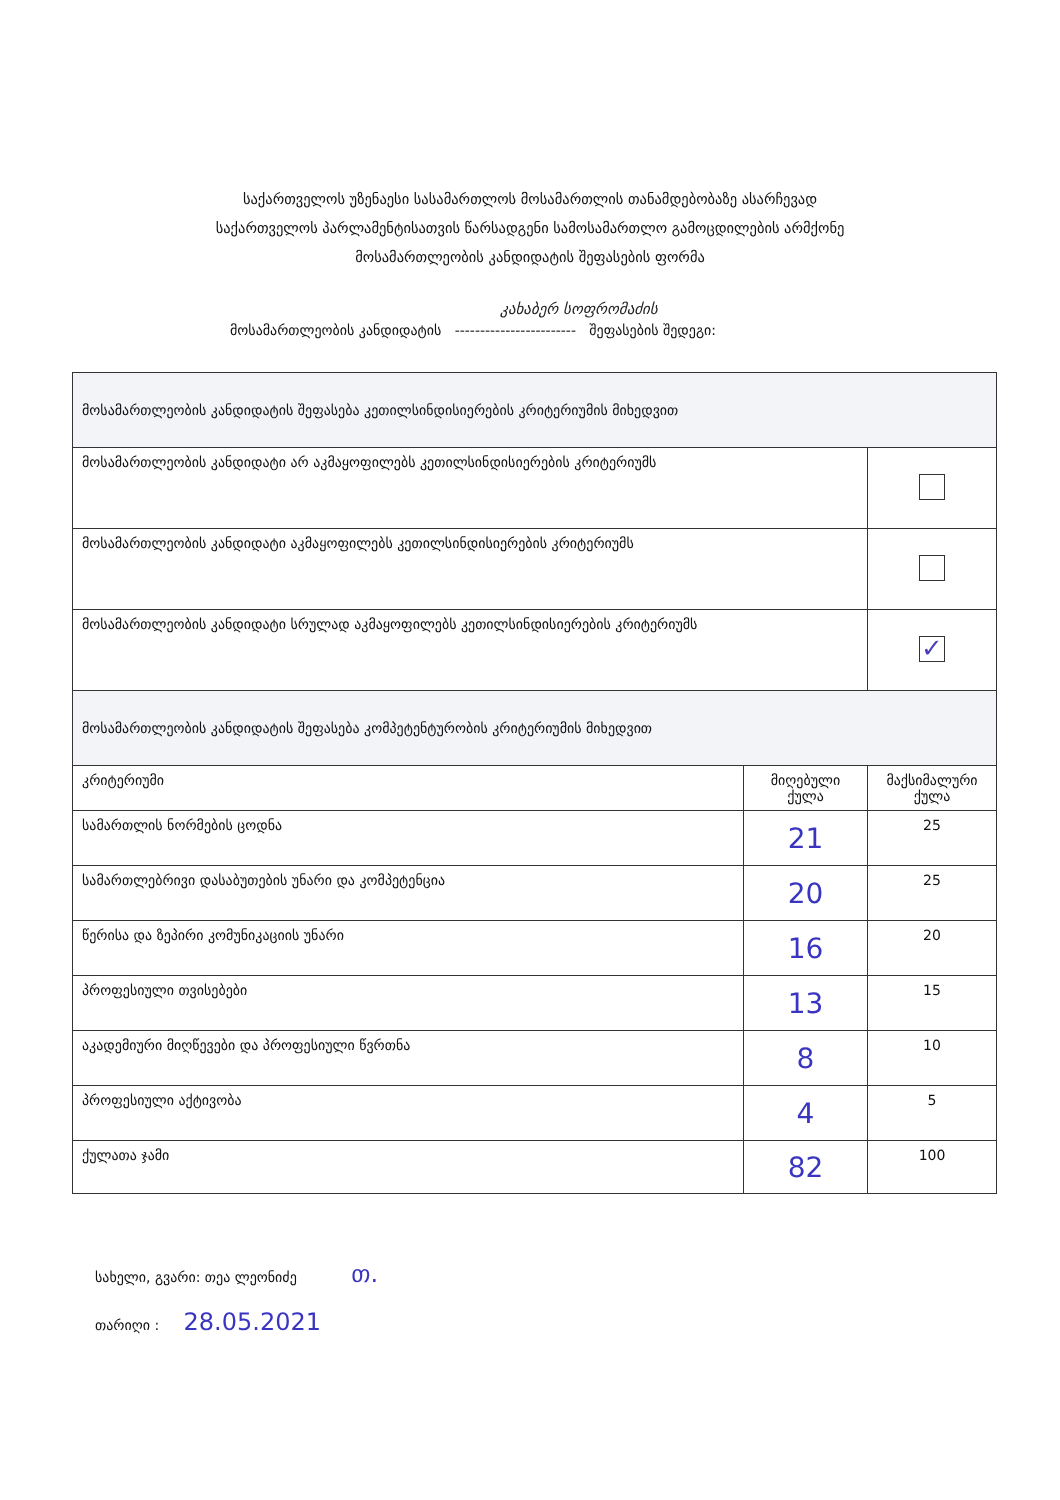საქართველოს უზენაესი სასამართლოს მოსამართლის თანამდებობაზე ასარჩევად
საქართველოს პარლამენტისათვის წარსადგენი სამოსამართლო გამოცდილების არმქონე
მოსამართლეობის კანდიდატის შეფასების ფორმა
კახაბერ სოფრომაძის
მოსამართლეობის კანდიდატის ------------------------ შეფასების შედეგი:
| მოსამართლეობის კანდიდატის შეფასება კეთილსინდისიერების კრიტერიუმის მიხედვით | | |
| მოსამართლეობის კანდიდატი არ აკმაყოფილებს კეთილსინდისიერების კრიტერიუმს | | |
| მოსამართლეობის კანდიდატი აკმაყოფილებს კეთილსინდისიერების კრიტერიუმს | | |
| მოსამართლეობის კანდიდატი სრულად აკმაყოფილებს კეთილსინდისიერების კრიტერიუმს | | ✓ |
| მოსამართლეობის კანდიდატის შეფასება კომპეტენტურობის კრიტერიუმის მიხედვით | | |
| კრიტერიუმი | მიღებული ქულა | მაქსიმალური ქულა |
| სამართლის ნორმების ცოდნა | 21 | 25 |
| სამართლებრივი დასაბუთების უნარი და კომპეტენცია | 20 | 25 |
| წერისა და ზეპირი კომუნიკაციის უნარი | 16 | 20 |
| პროფესიული თვისებები | 13 | 15 |
| აკადემიური მიღწევები და პროფესიული წვრთნა | 8 | 10 |
| პროფესიული აქტივობა | 4 | 5 |
| ქულათა ჯამი | 82 | 100 |
სახელი, გვარი: თეა ლეონიძე თ.
თარიღი : 28.05.2021